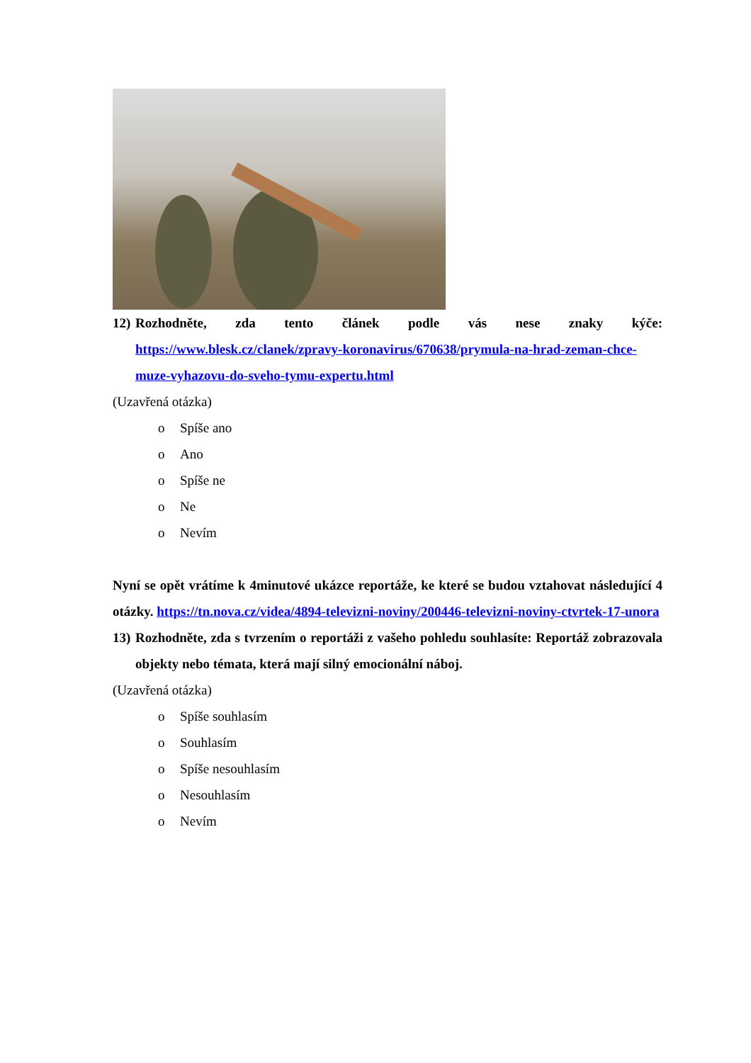12)
Rozhodněte, zda tento článek podle vás nese znaky kýče: https://www.blesk.cz/clanek/zpravy-koronavirus/670638/prymula-na-hrad-zeman-chce-muze-vyhazovu-do-sveho-tymu-expertu.html
(Uzavřená otázka)
o Spíše ano
o Ano
o Spíše ne
o Ne
o Nevím
Nyní se opět vrátíme k 4minutové ukázce reportáže, ke které se budou vztahovat následující 4 otázky. https://tn.nova.cz/videa/4894-televizni-noviny/200446-televizni-noviny-ctvrtek-17-unora
13)
Rozhodněte, zda s tvrzením o reportáži z vašeho pohledu souhlasíte: Reportáž zobrazovala objekty nebo témata, která mají silný emocionální náboj.
(Uzavřená otázka)
o Spíše souhlasím
o Souhlasím
o Spíše nesouhlasím
o Nesouhlasím
o Nevím